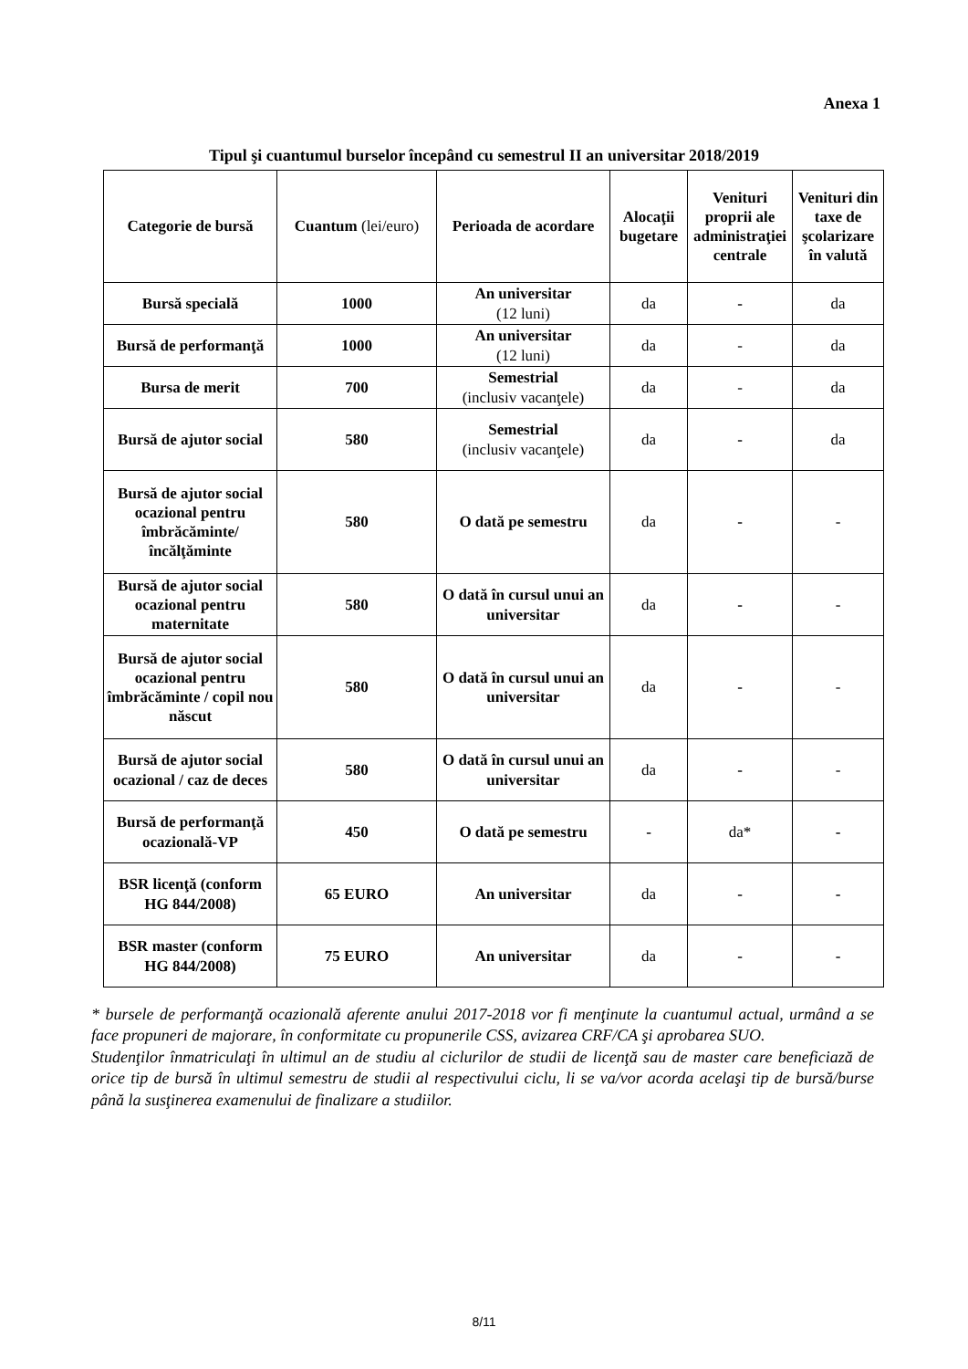Anexa 1
Tipul şi cuantumul burselor începând cu semestrul II an universitar 2018/2019
| Categorie de bursă | Cuantum (lei/euro) | Perioada de acordare | Alocaţii bugetare | Venituri proprii ale administraţiei centrale | Venituri din taxe de şcolarizare în valută |
| --- | --- | --- | --- | --- | --- |
| Bursă specială | 1000 | An universitar (12 luni) | da | - | da |
| Bursă de performanţă | 1000 | An universitar (12 luni) | da | - | da |
| Bursa de merit | 700 | Semestrial (inclusiv vacanţele) | da | - | da |
| Bursă de ajutor social | 580 | Semestrial (inclusiv vacanţele) | da | - | da |
| Bursă de ajutor social ocazional pentru îmbrăcăminte/ încălţăminte | 580 | O dată pe semestru | da | - | - |
| Bursă de ajutor social ocazional pentru maternitate | 580 | O dată în cursul unui an universitar | da | - | - |
| Bursă de ajutor social ocazional pentru îmbrăcăminte / copil nou născut | 580 | O dată în cursul unui an universitar | da | - | - |
| Bursă de ajutor social ocazional / caz de deces | 580 | O dată în cursul unui an universitar | da | - | - |
| Bursă de performanţă ocazională-VP | 450 | O dată pe semestru | - | da* | - |
| BSR licenţă (conform HG 844/2008) | 65 EURO | An universitar | da | - | - |
| BSR master (conform HG 844/2008) | 75 EURO | An universitar | da | - | - |
* bursele de performanţă ocazională aferente anului 2017-2018 vor fi menţinute la cuantumul actual, urmând a se face propuneri de majorare, în conformitate cu propunerile CSS, avizarea CRF/CA şi aprobarea SUO.
Studenţilor înmatriculaţi în ultimul an de studiu al ciclurilor de studii de licenţă sau de master care beneficiază de orice tip de bursă în ultimul semestru de studii al respectivului ciclu, li se va/vor acorda acelaşi tip de bursă/burse până la susţinerea examenului de finalizare a studiilor.
8/11